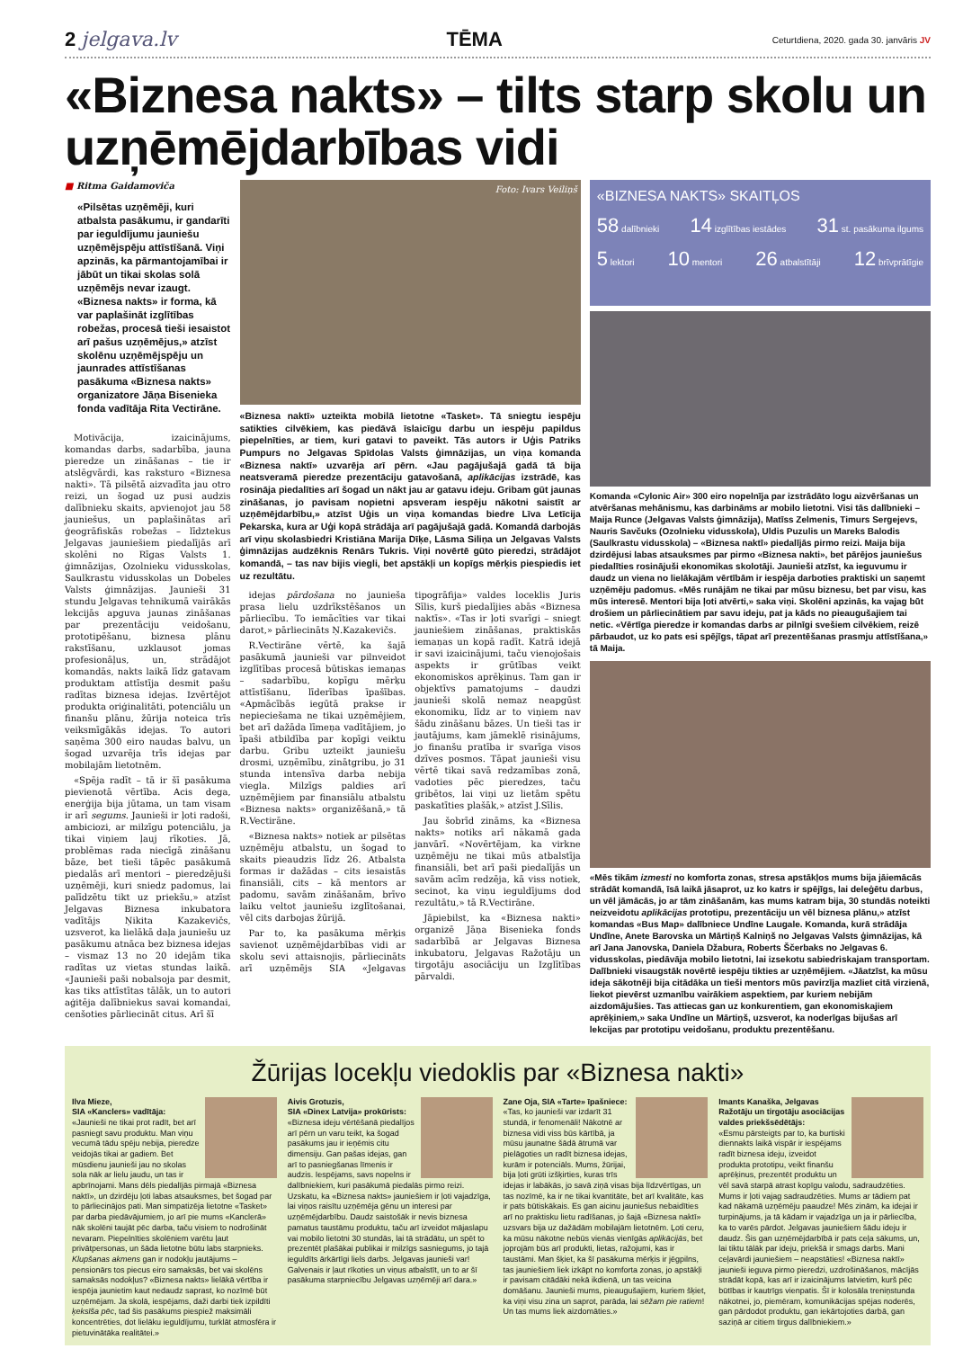2 jelgava.lv TĒMA Ceturtdiena, 2020. gada 30. janvāris JV
«Biznesa nakts» – tilts starp skolu un uzņēmējdarbības vidi
■ Ritma Gaidamoviča
«Pilsētas uzņēmēji, kuri atbalsta pasākumu, ir gandarīti par ieguldījumu jauniešu uzņēmējspēju attīstīšanā. Viņi apzinās, ka pārmantojamībai ir jābūt un tikai skolas solā uzņēmējs nevar izaugt. «Biznesa nakts» ir forma, kā var paplašināt izglītības robežas, procesā tieši iesaistot arī pašus uzņēmējus,» atzīst skolēnu uzņēmējspēju un jaunrades attīstīšanas pasākuma «Biznesa nakts» organizatore Jāņa Bisenieka fonda vadītāja Rita Vectirāne.
Motivācija, izaicinājums, komandas darbs, sadarbība, jauna pieredze un zināšanas – tie ir atslēgvārdi, kas raksturo «Biznesa nakti». Tā pilsētā aizvadīta jau otro reizi, un šogad uz pusi audzis dalībnieku skaits, apvienojot jau 58 jauniešus, un paplašinātas arī ģeogrāfiskās robežas – līdztekus Jelgavas jauniešiem piedalījās arī skolēni no Rīgas Valsts 1. ģimnāzijas, Ozolnieku vidusskolas, Saulkrastu vidusskolas un Dobeles Valsts ģimnāzijas. Jaunieši 31 stundu Jelgavas tehnikumā vairākās lekcijās apguva jaunas zināšanas par prezentāciju veidošanu, prototipēšanu, biznesa plānu rakstīšanu, uzklausot jomas profesionāļus, un, strādājot komandās, nakts laikā līdz gatavam produktam attīstīja desmit pašu radītas biznesa idejas. Izvērtējot produkta oriģinalitāti, potenciālu un finanšu plānu, žūrija noteica trīs veiksmīgākās idejas. To autori saņēma 300 eiro naudas balvu, un šogad uzvarēja trīs idejas par mobilajām lietotnēm.
«Spēja radīt – tā ir šī pasākuma pievienotā vērtība. Acis dega, enerģija bija jūtama, un tam visam ir arī segums. Jaunieši ir ļoti radoši, ambiciozi, ar milzīgu potenciālu, ja tikai viņiem ļauj rīkoties. Jā, problēmas rada niecīgā zināšanu bāze, bet tieši tāpēc pasākumā piedalās arī mentori – pieredzējuši uzņēmēji, kuri sniedz padomus, lai palīdzētu tikt uz priekšu,» atzīst Jelgavas Biznesa inkubatora vadītājs Ņikita Kazakevičs, uzsverot, ka lielākā daļa jauniešu uz pasākumu atnāca bez biznesa idejas – vismaz 13 no 20 idejām tika radītas uz vietas stundas laikā. «Jaunieši paši nobalsoja par desmit, kas tiks attīstītas tālāk, un to autori aģitēja dalībniekus savai komandai, cenšoties pārliecināt citus. Arī šī
Foto: Ivars Veiliņš
«Biznesa naktī» uzteikta mobilā lietotne «Tasket». Tā sniegtu iespēju satikties cilvēkiem, kas piedāvā īslaicīgu darbu un iespēju papildus piepelnīties, ar tiem, kuri gatavi to paveikt. Tās autors ir Uģis Patriks Pumpurs no Jelgavas Spīdolas Valsts ģimnāzijas, un viņa komanda «Biznesa naktī» uzvarēja arī pērn. «Jau pagājušajā gadā tā bija neatsveramā pieredze prezentāciju gatavošanā, aplikācijas izstrādē, kas rosināja piedalīties arī šogad un nākt jau ar gatavu ideju. Gribam gūt jaunas zināšanas, jo pavisam nopietni apsveram iespēju nākotni saistīt ar uzņēmējdarbību,» atzīst Uģis un viņa komandas biedre Līva Letīcija Pekarska, kura ar Uģi kopā strādāja arī pagājušajā gadā. Komandā darbojās arī viņu skolasbiedri Kristiāna Marija Dīķe, Lāsma Siliņa un Jelgavas Valsts ģimnāzijas audzēknis Renārs Tukris. Viņi novērtē gūto pieredzi, strādājot komandā, – tas nav bijis viegli, bet apstākļi un kopīgs mērķis piespiedis iet uz rezultātu.
idejas pārdošana no jaunieša prasa lielu uzdrīkstēšanos un pārliecību. To iemācīties var tikai darot,» pārliecināts Ņ.Kazakevičs.
R.Vectirāne vērtē, ka šajā pasākumā jaunieši var pilnveidot izglītības procesā būtiskas iemaņas – sadarbību, kopīgu mērķu attīstīšanu, līderības īpašības. «Apmācībās iegūtā prakse ir nepieciešama ne tikai uzņēmējiem, bet arī dažāda līmeņa vadītājiem, jo īpaši atbildība par kopīgi veiktu darbu. Gribu uzteikt jauniešu drosmi, uzņēmību, zinātgribu, jo 31 stunda intensīva darba nebija viegla. Milzīgs paldies arī uzņēmējiem par finansiālu atbalstu «Biznesa nakts» organizēšanā,» tā R.Vectirāne.
«Biznesa nakts» notiek ar pilsētas uzņēmēju atbalstu, un šogad to skaits pieaudzis līdz 26. Atbalsta formas ir dažādas – cits iesaistās finansiāli, cits – kā mentors ar padomu, savām zināšanām, brīvo laiku veltot jauniešu izglītošanai, vēl cits darbojas žūrijā.
Par to, ka pasākuma mērķis savienot uzņēmējdarbības vidi ar skolu sevi attaisnojis, pārliecināts arī uzņēmējs SIA «Jelgavas tipogrāfija» valdes loceklis Juris Sīlis, kurš piedalījies abās «Biznesa naktīs». «Tas ir ļoti svarīgi – sniegt jauniešiem zināšanas, praktiskās iemaņas un kopā radīt. Katrā idejā ir savi izaicinājumi, taču vienojošais aspekts ir grūtības veikt ekonomiskos aprēķinus. Tam gan ir objektīvs pamatojums – daudzi jaunieši skolā nemaz neapgūst ekonomiku, līdz ar to viņiem nav šādu zināšanu bāzes. Un tieši tas ir jautājums, kam jāmeklē risinājums, jo finanšu pratība ir svarīga visos dzīves posmos. Tāpat jaunieši visu vērtē tikai savā redzamības zonā, vadoties pēc pieredzes, taču gribētos, lai viņi uz lietām spētu paskatīties plašāk,» atzīst J.Sīlis.
Jau šobrīd zināms, ka «Biznesa nakts» notiks arī nākamā gada janvārī. «Novērtējam, ka virkne uzņēmēju ne tikai mūs atbalstīja finansiāli, bet arī paši piedalījās un savām acīm redzēja, kā viss notiek, secinot, ka viņu ieguldījums dod rezultātu,» tā R.Vectirāne.
Jāpiebilst, ka «Biznesa nakti» organizē Jāņa Bisenieka fonds sadarbībā ar Jelgavas Biznesa inkubatoru, Jelgavas Ražotāju un tirgotāju asociāciju un Izglītības pārvaldi.
«BIZNESA NAKTS» SKAITĻOS
58 dalībnieki 14 izglītības iestādes 31 st. pasākuma ilgums
5 lektori 10 mentori 26 atbalstītāji 12 brīvprātīgie
Komanda «Cylonic Air» 300 eiro nopelnīja par izstrādāto logu aizvēršanas un atvēršanas mehānismu, kas darbināms ar mobilo lietotni. Visi tās dalībnieki – Maija Runce (Jelgavas Valsts ģimnāzija), Matīss Zelmenis, Timurs Sergejevs, Nauris Savčuks (Ozolnieku vidusskola), Uldis Puzulis un Mareks Balodis (Saulkrastu vidusskola) – «Biznesa naktī» piedalījās pirmo reizi. Maija bija dzirdējusi labas atsauksmes par pirmo «Biznesa nakti», bet pārējos jauniešus piedalīties rosinājuši ekonomikas skolotāji. Jaunieši atzīst, ka ieguvumu ir daudz un viena no lielākajām vērtībām ir iespēja darboties praktiski un saņemt uzņēmēju padomus. «Mēs runājām ne tikai par mūsu biznesu, bet par visu, kas mūs interesē. Mentori bija ļoti atvērti,» saka viņi. Skolēni apzinās, ka vajag būt drošiem un pārliecinātiem par savu ideju, pat ja kāds no pieaugušajiem tai netic. «Vērtīga pieredze ir komandas darbs ar pilnīgi svešiem cilvēkiem, reizē pārbaudot, uz ko pats esi spējīgs, tāpat arī prezentēšanas prasmju attīstīšana,» tā Maija.
«Mēs tikām izmesti no komforta zonas, stresa apstākļos mums bija jāiemācās strādāt komandā, īsā laikā jāsaprot, uz ko katrs ir spējīgs, lai deleģētu darbus, un vēl jāmācās, jo ar tām zināšanām, kas mums katram bija, 30 stundās noteikti neizveidotu aplikācijas prototipu, prezentāciju un vēl biznesa plānu,» atzīst komandas «Bus Map» dalībniece Undīne Laugale. Komanda, kurā strādāja Undīne, Anete Barovska un Mārtiņš Kalniņš no Jelgavas Valsts ģimnāzijas, kā arī Jana Janovska, Daniela Džabura, Roberts Ščerbaks no Jelgavas 6. vidusskolas, piedāvāja mobilo lietotni, lai izsekotu sabiedriskajam transportam. Dalībnieki visaugstāk novērtē iespēju tikties ar uzņēmējiem. «Jāatzīst, ka mūsu ideja sākotnēji bija citādāka un tieši mentors mūs pavirzīja mazliet citā virzienā, liekot pievērst uzmanību vairākiem aspektiem, par kuriem nebijām aizdomājušies. Tas attiecas gan uz konkurentiem, gan ekonomiskajiem aprēķiniem,» saka Undīne un Mārtiņš, uzsverot, ka noderīgas bijušas arī lekcijas par prototipu veidošanu, produktu prezentēšanu.
Žūrijas locekļu viedoklis par «Biznesa nakti»
Ilva Mieze,
SIA «Kanclers» vadītāja:
«Jaunieši ne tikai prot radīt, bet arī pasniegt savu produktu. Man viņu vecumā tādu spēju nebija, pieredze veidojās tikai ar gadiem. Bet mūsdienu jaunieši jau no skolas sola nāk ar lielu jaudu, un tas ir apbrīnojami. Mans dēls piedalījās pirmajā «Biznesa naktī», un dzirdēju ļoti labas atsauksmes, bet šogad par to pārliecinājos pati. Man simpatizēja lietotne «Tasket» par darba piedāvājumiem, jo arī pie mums «Kanclerā» nāk skolēni taujāt pēc darba, taču visiem to nodrošināt nevaram. Piepelnīties skolēniem varētu ļaut privātpersonas, un šāda lietotne būtu labs starpnieks. Klupšanas akmens gan ir nodokļu jautājums – pensionārs tos piecus eiro samaksās, bet vai skolēns samaksās nodokļus? «Biznesa nakts» lielākā vērtība ir iespēja jaunietim kaut nedaudz saprast, ko nozīmē būt uzņēmējam. Ja skolā, iespējams, daži darbi tiek izpildīti ķeksīša pēc, tad šis pasākums piespiež maksimāli koncentrēties, dot lielāku ieguldījumu, turklāt atmosfēra ir pietuvinātāka realitātei.»
Aivis Grotuzis,
SIA «Dinex Latvija» prokūrists:
«Biznesa ideju vērtēšanā piedalījos arī pērn un varu teikt, ka šogad pasākums jau ir ieņēmis citu dimensiju. Gan pašas idejas, gan arī to pasniegšanas līmenis ir audzis. Iespējams, savs nopelns ir dalībniekiem, kuri pasākumā piedalās pirmo reizi. Uzskatu, ka «Biznesa nakts» jauniešiem ir ļoti vajadzīga, lai viņos raisītu uzņēmēja gēnu un interesi par uzņēmējdarbību. Daudz saistošāk ir nevis biznesa pamatus taustāmu produktu, taču arī izveidot mājaslapu vai mobilo lietotni 30 stundās, lai tā strādātu, un spēt to prezentēt plašākai publikai ir milzīgs sasniegums, jo tajā ieguldīts ārkārtīgi liels darbs. Jelgavas jaunieši var! Galvenais ir ļaut rīkoties un viņus atbalstīt, un to ar šī pasākuma starpniecību Jelgavas uzņēmēji arī dara.»
Zane Oja, SIA «Tarte» īpašniece:
«Tas, ko jaunieši var izdarīt 31 stundā, ir fenomenāli! Nākotnē ar biznesa vidi viss būs kārtībā, ja mūsu jaunatne šādā ātrumā var pielāgoties un radīt biznesa idejas, kurām ir potenciāls. Mums, žūrijai, bija ļoti grūti izšķirties, kuras trīs idejas ir labākās, jo savā ziņā visas bija līdzvērtīgas, un tas nozīmē, ka ir ne tikai kvantitāte, bet arī kvalitāte, kas ir pats būtiskākais. Es gan aicinu jauniešus nebaidīties arī no praktisku lietu radīšanas, jo šajā «Biznesa naktī» uzsvars bija uz dažādām mobilajām lietotnēm. Ļoti ceru, ka mūsu nākotne nebūs vienās vienīgās aplikācijās, bet joprojām būs arī produkti, lietas, ražojumi, kas ir taustāmi. Man šķiet, ka šī pasākuma mērķis ir jēgpilns, tas jauniešiem liek izkāpt no komforta zonas, jo apstākļi ir pavisam citādāki nekā ikdienā, un tas veicina domāšanu. Jaunieši mums, pieaugušajiem, kuriem šķiet, ka viņi visu zina un saprot, parāda, lai sēžam pie ratiem! Un tas mums liek aizdomāties.»
Imants Kanaška, Jelgavas Ražotāju un tirgotāju asociācijas valdes priekšsēdētājs:
«Esmu pārsteigts par to, ka burtiski diennakts laikā vispār ir iespējams radīt biznesa ideju, izveidot produkta prototipu, veikt finanšu aprēķinus, prezentēt produktu un vēl savā starpā atrast kopīgu valodu, sadraudzēties. Mums ir ļoti vajag sadraudzēties. Mums ar tādiem pat kad nākamā uzņēmēju paaudze! Mēs zinām, ka idejai ir turpinājums, ja tā kādam ir vajadzīga un ja ir pārliecība, ka to varēs pārdot. Jelgavas jauniešiem šādu ideju ir daudz. Šis gan uzņēmējdarbībā ir pats ceļa sākums, un, lai tiktu tālāk par ideju, priekšā ir smags darbs. Mani ceļavārdi jauniešiem – neapstāties! «Biznesa naktī» jaunieši ieguva pirmo pieredzi, uzdrošināšanos, mācījās strādāt kopā, kas arī ir izaicinājums latvietim, kurš pēc būtības ir kautrīgs vienpatis. Šī ir kolosāla treniņstunda nākotnei, jo, piemēram, komunikācijas spējas noderēs, gan pārdodot produktu, gan iekārtojoties darbā, gan saziņā ar citiem tirgus dalībniekiem.»